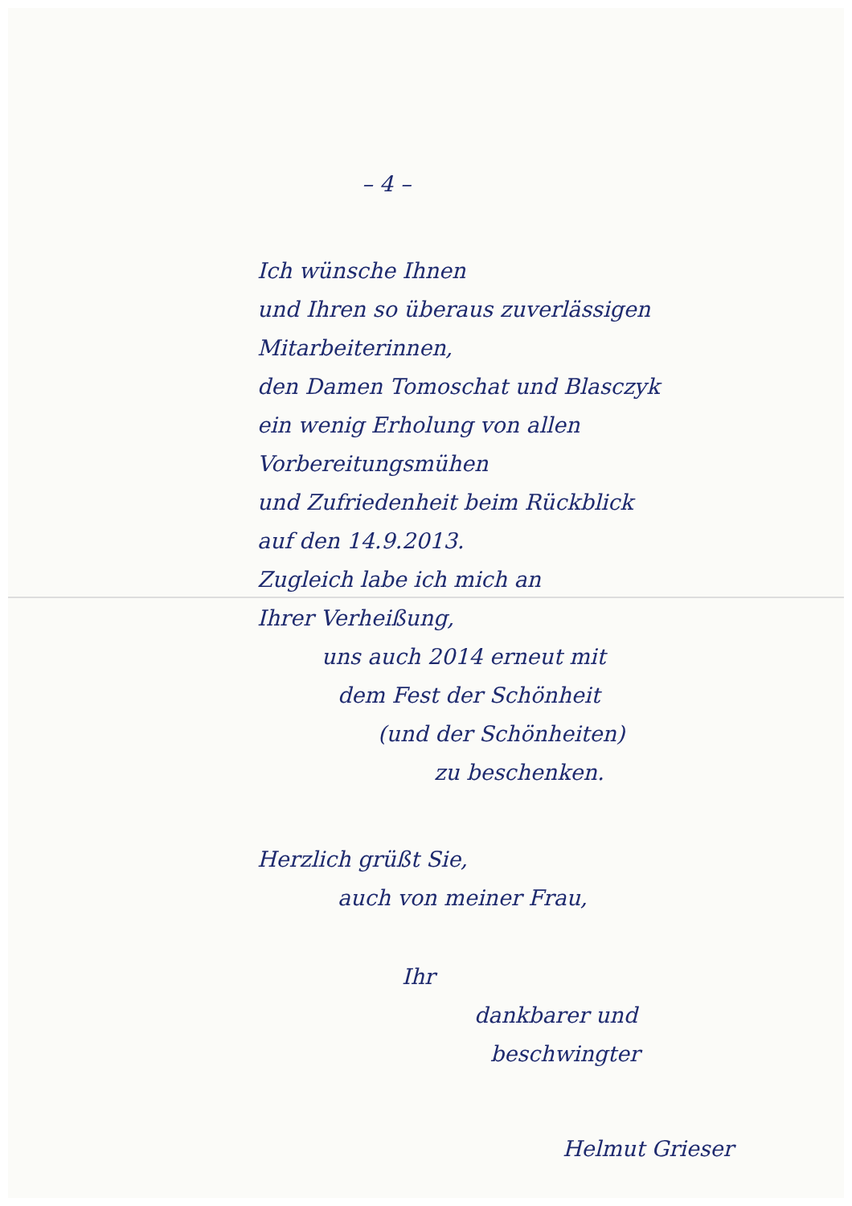– 4 –
Ich wünsche Ihnen
und Ihren so überaus zuverlässigen
Mitarbeiterinnen,
den Damen Tomoschat und Blasczyk
ein wenig Erholung von allen
Vorbereitungsmühen
und Zufriedenheit beim Rückblick
auf den 14.9.2013.
Zugleich labe ich mich an
Ihrer Verheißung,
uns auch 2014 erneut mit
dem Fest der Schönheit
(und der Schönheiten)
zu beschenken.
Herzlich grüßt Sie,
auch von meiner Frau,
Ihr
dankbarer und
beschwingter
Helmut Grieser